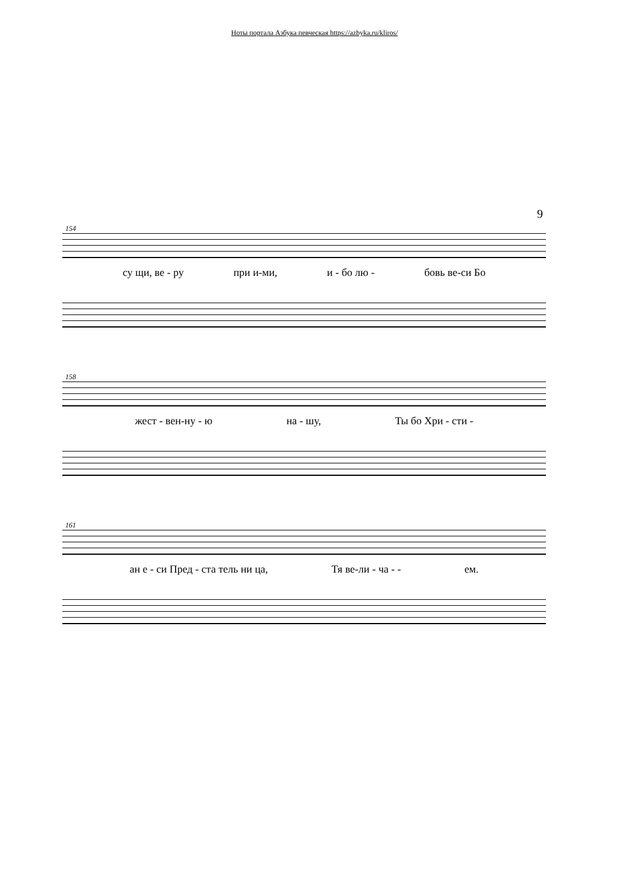Ноты портала Азбука певческая https://azbyka.ru/kliros/
9
154
су щи, ве - ру при и-ми, и - бо лю - бовь ве-си Бо
158
жест - вен-ну - ю на - шу, Ты бо Хри - сти -
161
ан е - си Пред - ста тель ни ца, Тя ве-ли - ча - - ем.